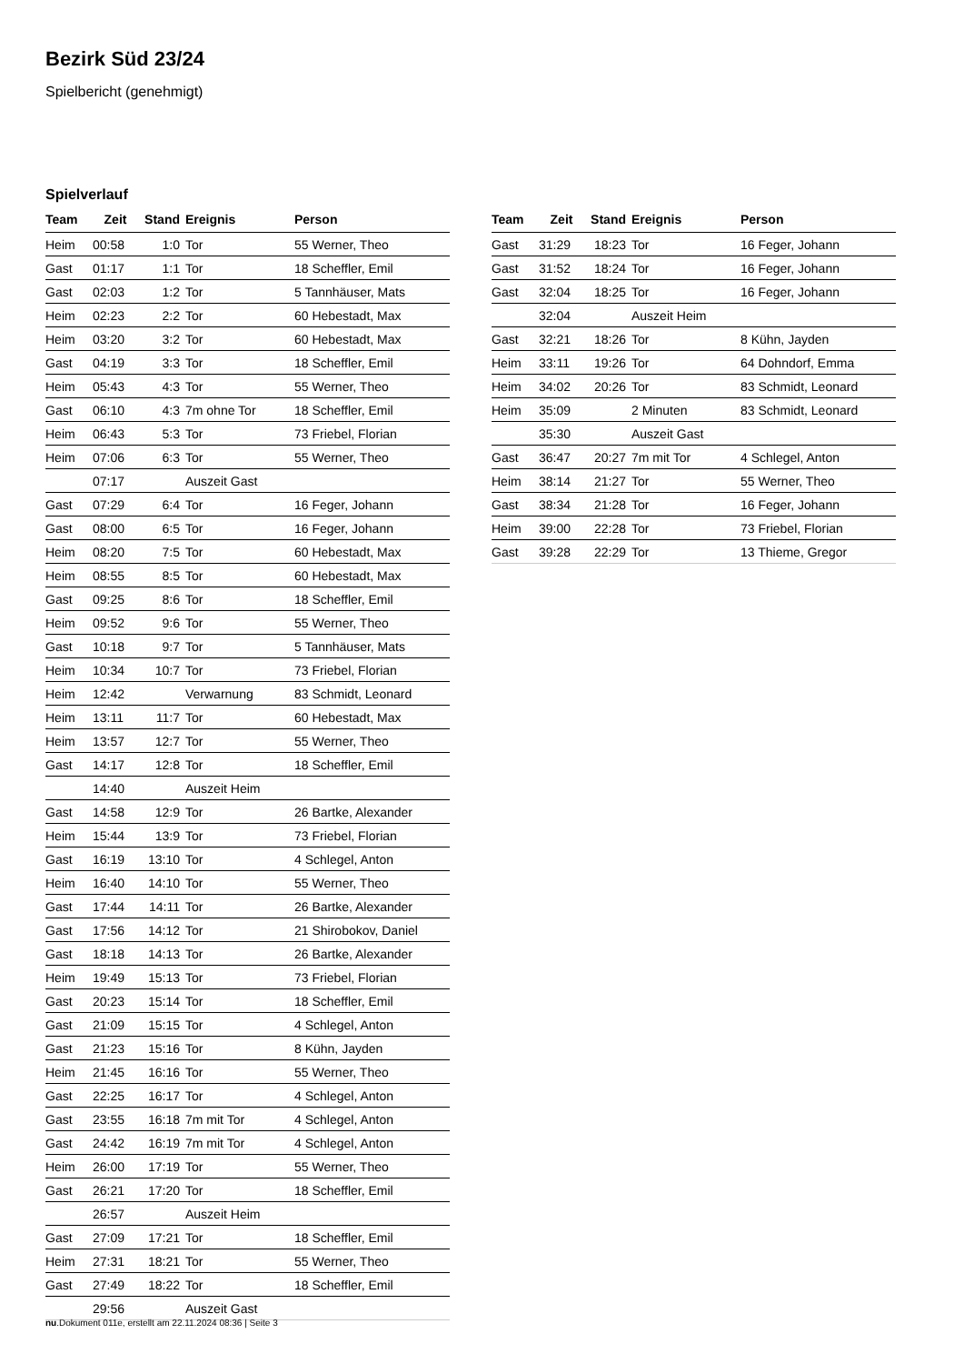Bezirk Süd 23/24
Spielbericht (genehmigt)
Spielverlauf
| Team | Zeit | Stand | Ereignis | Person |
| --- | --- | --- | --- | --- |
| Heim | 00:58 | 1:0 | Tor | 55 Werner, Theo |
| Gast | 01:17 | 1:1 | Tor | 18 Scheffler, Emil |
| Gast | 02:03 | 1:2 | Tor | 5 Tannhäuser, Mats |
| Heim | 02:23 | 2:2 | Tor | 60 Hebestadt, Max |
| Heim | 03:20 | 3:2 | Tor | 60 Hebestadt, Max |
| Gast | 04:19 | 3:3 | Tor | 18 Scheffler, Emil |
| Heim | 05:43 | 4:3 | Tor | 55 Werner, Theo |
| Gast | 06:10 | 4:3 | 7m ohne Tor | 18 Scheffler, Emil |
| Heim | 06:43 | 5:3 | Tor | 73 Friebel, Florian |
| Heim | 07:06 | 6:3 | Tor | 55 Werner, Theo |
| | 07:17 | | Auszeit Gast | |
| Gast | 07:29 | 6:4 | Tor | 16 Feger, Johann |
| Gast | 08:00 | 6:5 | Tor | 16 Feger, Johann |
| Heim | 08:20 | 7:5 | Tor | 60 Hebestadt, Max |
| Heim | 08:55 | 8:5 | Tor | 60 Hebestadt, Max |
| Gast | 09:25 | 8:6 | Tor | 18 Scheffler, Emil |
| Heim | 09:52 | 9:6 | Tor | 55 Werner, Theo |
| Gast | 10:18 | 9:7 | Tor | 5 Tannhäuser, Mats |
| Heim | 10:34 | 10:7 | Tor | 73 Friebel, Florian |
| Heim | 12:42 | | Verwarnung | 83 Schmidt, Leonard |
| Heim | 13:11 | 11:7 | Tor | 60 Hebestadt, Max |
| Heim | 13:57 | 12:7 | Tor | 55 Werner, Theo |
| Gast | 14:17 | 12:8 | Tor | 18 Scheffler, Emil |
| | 14:40 | | Auszeit Heim | |
| Gast | 14:58 | 12:9 | Tor | 26 Bartke, Alexander |
| Heim | 15:44 | 13:9 | Tor | 73 Friebel, Florian |
| Gast | 16:19 | 13:10 | Tor | 4 Schlegel, Anton |
| Heim | 16:40 | 14:10 | Tor | 55 Werner, Theo |
| Gast | 17:44 | 14:11 | Tor | 26 Bartke, Alexander |
| Gast | 17:56 | 14:12 | Tor | 21 Shirobokov, Daniel |
| Gast | 18:18 | 14:13 | Tor | 26 Bartke, Alexander |
| Heim | 19:49 | 15:13 | Tor | 73 Friebel, Florian |
| Gast | 20:23 | 15:14 | Tor | 18 Scheffler, Emil |
| Gast | 21:09 | 15:15 | Tor | 4 Schlegel, Anton |
| Gast | 21:23 | 15:16 | Tor | 8 Kühn, Jayden |
| Heim | 21:45 | 16:16 | Tor | 55 Werner, Theo |
| Gast | 22:25 | 16:17 | Tor | 4 Schlegel, Anton |
| Gast | 23:55 | 16:18 | 7m mit Tor | 4 Schlegel, Anton |
| Gast | 24:42 | 16:19 | 7m mit Tor | 4 Schlegel, Anton |
| Heim | 26:00 | 17:19 | Tor | 55 Werner, Theo |
| Gast | 26:21 | 17:20 | Tor | 18 Scheffler, Emil |
| | 26:57 | | Auszeit Heim | |
| Gast | 27:09 | 17:21 | Tor | 18 Scheffler, Emil |
| Heim | 27:31 | 18:21 | Tor | 55 Werner, Theo |
| Gast | 27:49 | 18:22 | Tor | 18 Scheffler, Emil |
| | 29:56 | | Auszeit Gast | |
| Team | Zeit | Stand | Ereignis | Person |
| --- | --- | --- | --- | --- |
| Gast | 31:29 | 18:23 | Tor | 16 Feger, Johann |
| Gast | 31:52 | 18:24 | Tor | 16 Feger, Johann |
| Gast | 32:04 | 18:25 | Tor | 16 Feger, Johann |
| | 32:04 | | Auszeit Heim | |
| Gast | 32:21 | 18:26 | Tor | 8 Kühn, Jayden |
| Heim | 33:11 | 19:26 | Tor | 64 Dohndorf, Emma |
| Heim | 34:02 | 20:26 | Tor | 83 Schmidt, Leonard |
| Heim | 35:09 | | 2 Minuten | 83 Schmidt, Leonard |
| | 35:30 | | Auszeit Gast | |
| Gast | 36:47 | 20:27 | 7m mit Tor | 4 Schlegel, Anton |
| Heim | 38:14 | 21:27 | Tor | 55 Werner, Theo |
| Gast | 38:34 | 21:28 | Tor | 16 Feger, Johann |
| Heim | 39:00 | 22:28 | Tor | 73 Friebel, Florian |
| Gast | 39:28 | 22:29 | Tor | 13 Thieme, Gregor |
nu.Dokument 011e, erstellt am 22.11.2024 08:36 | Seite 3